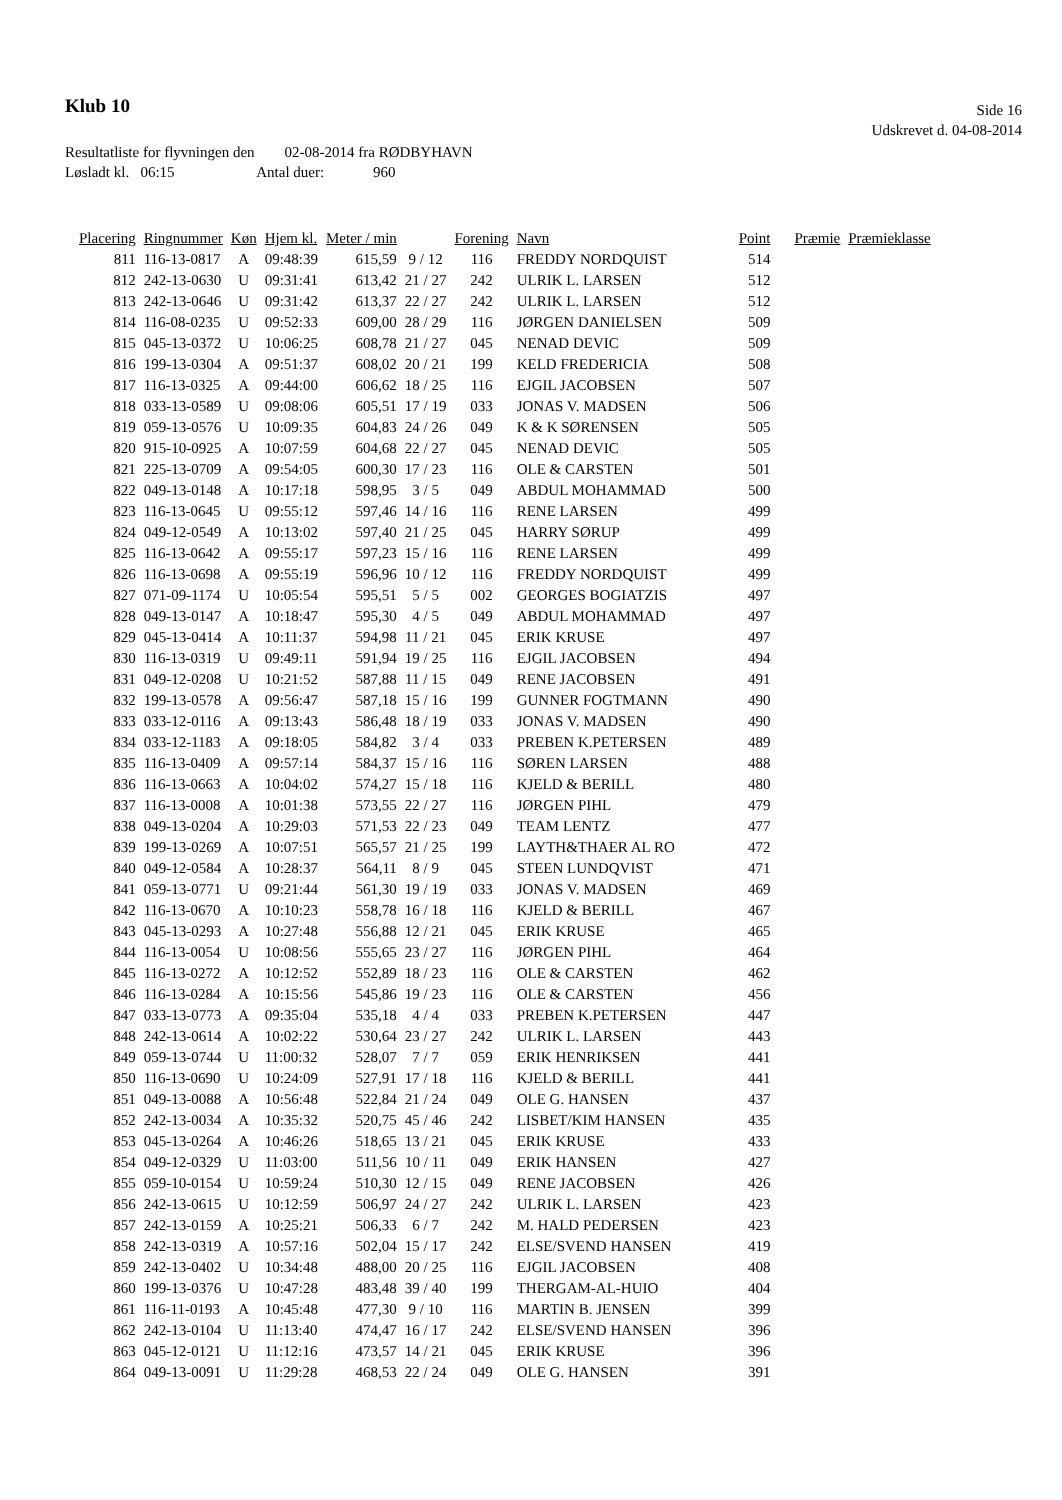Klub 10
Side 16
Udskrevet d. 04-08-2014
Resultatliste for flyvningen den 02-08-2014 fra RØDBYHAVN
Løsladt kl. 06:15 Antal duer: 960
| Placering | Ringnummer | Køn | Hjem kl. | Meter / min | | Forening | Navn | Point | Præmie | Præmieklasse |
| --- | --- | --- | --- | --- | --- | --- | --- | --- | --- | --- |
| 811 | 116-13-0817 | A | 09:48:39 | 615,59 | 9 / 12 | 116 | FREDDY NORDQUIST | 514 | | |
| 812 | 242-13-0630 | U | 09:31:41 | 613,42 | 21 / 27 | 242 | ULRIK L. LARSEN | 512 | | |
| 813 | 242-13-0646 | U | 09:31:42 | 613,37 | 22 / 27 | 242 | ULRIK L. LARSEN | 512 | | |
| 814 | 116-08-0235 | U | 09:52:33 | 609,00 | 28 / 29 | 116 | JØRGEN DANIELSEN | 509 | | |
| 815 | 045-13-0372 | U | 10:06:25 | 608,78 | 21 / 27 | 045 | NENAD DEVIC | 509 | | |
| 816 | 199-13-0304 | A | 09:51:37 | 608,02 | 20 / 21 | 199 | KELD FREDERICIA | 508 | | |
| 817 | 116-13-0325 | A | 09:44:00 | 606,62 | 18 / 25 | 116 | EJGIL JACOBSEN | 507 | | |
| 818 | 033-13-0589 | U | 09:08:06 | 605,51 | 17 / 19 | 033 | JONAS V. MADSEN | 506 | | |
| 819 | 059-13-0576 | U | 10:09:35 | 604,83 | 24 / 26 | 049 | K & K SØRENSEN | 505 | | |
| 820 | 915-10-0925 | A | 10:07:59 | 604,68 | 22 / 27 | 045 | NENAD DEVIC | 505 | | |
| 821 | 225-13-0709 | A | 09:54:05 | 600,30 | 17 / 23 | 116 | OLE & CARSTEN | 501 | | |
| 822 | 049-13-0148 | A | 10:17:18 | 598,95 | 3 / 5 | 049 | ABDUL MOHAMMAD | 500 | | |
| 823 | 116-13-0645 | U | 09:55:12 | 597,46 | 14 / 16 | 116 | RENE LARSEN | 499 | | |
| 824 | 049-12-0549 | A | 10:13:02 | 597,40 | 21 / 25 | 045 | HARRY SØRUP | 499 | | |
| 825 | 116-13-0642 | A | 09:55:17 | 597,23 | 15 / 16 | 116 | RENE LARSEN | 499 | | |
| 826 | 116-13-0698 | A | 09:55:19 | 596,96 | 10 / 12 | 116 | FREDDY NORDQUIST | 499 | | |
| 827 | 071-09-1174 | U | 10:05:54 | 595,51 | 5 / 5 | 002 | GEORGES BOGIATZIS | 497 | | |
| 828 | 049-13-0147 | A | 10:18:47 | 595,30 | 4 / 5 | 049 | ABDUL MOHAMMAD | 497 | | |
| 829 | 045-13-0414 | A | 10:11:37 | 594,98 | 11 / 21 | 045 | ERIK KRUSE | 497 | | |
| 830 | 116-13-0319 | U | 09:49:11 | 591,94 | 19 / 25 | 116 | EJGIL JACOBSEN | 494 | | |
| 831 | 049-12-0208 | U | 10:21:52 | 587,88 | 11 / 15 | 049 | RENE JACOBSEN | 491 | | |
| 832 | 199-13-0578 | A | 09:56:47 | 587,18 | 15 / 16 | 199 | GUNNER FOGTMANN | 490 | | |
| 833 | 033-12-0116 | A | 09:13:43 | 586,48 | 18 / 19 | 033 | JONAS V. MADSEN | 490 | | |
| 834 | 033-12-1183 | A | 09:18:05 | 584,82 | 3 / 4 | 033 | PREBEN K.PETERSEN | 489 | | |
| 835 | 116-13-0409 | A | 09:57:14 | 584,37 | 15 / 16 | 116 | SØREN LARSEN | 488 | | |
| 836 | 116-13-0663 | A | 10:04:02 | 574,27 | 15 / 18 | 116 | KJELD & BERILL | 480 | | |
| 837 | 116-13-0008 | A | 10:01:38 | 573,55 | 22 / 27 | 116 | JØRGEN PIHL | 479 | | |
| 838 | 049-13-0204 | A | 10:29:03 | 571,53 | 22 / 23 | 049 | TEAM LENTZ | 477 | | |
| 839 | 199-13-0269 | A | 10:07:51 | 565,57 | 21 / 25 | 199 | LAYTH&THAER AL RO | 472 | | |
| 840 | 049-12-0584 | A | 10:28:37 | 564,11 | 8 / 9 | 045 | STEEN LUNDQVIST | 471 | | |
| 841 | 059-13-0771 | U | 09:21:44 | 561,30 | 19 / 19 | 033 | JONAS V. MADSEN | 469 | | |
| 842 | 116-13-0670 | A | 10:10:23 | 558,78 | 16 / 18 | 116 | KJELD & BERILL | 467 | | |
| 843 | 045-13-0293 | A | 10:27:48 | 556,88 | 12 / 21 | 045 | ERIK KRUSE | 465 | | |
| 844 | 116-13-0054 | U | 10:08:56 | 555,65 | 23 / 27 | 116 | JØRGEN PIHL | 464 | | |
| 845 | 116-13-0272 | A | 10:12:52 | 552,89 | 18 / 23 | 116 | OLE & CARSTEN | 462 | | |
| 846 | 116-13-0284 | A | 10:15:56 | 545,86 | 19 / 23 | 116 | OLE & CARSTEN | 456 | | |
| 847 | 033-13-0773 | A | 09:35:04 | 535,18 | 4 / 4 | 033 | PREBEN K.PETERSEN | 447 | | |
| 848 | 242-13-0614 | A | 10:02:22 | 530,64 | 23 / 27 | 242 | ULRIK L. LARSEN | 443 | | |
| 849 | 059-13-0744 | U | 11:00:32 | 528,07 | 7 / 7 | 059 | ERIK HENRIKSEN | 441 | | |
| 850 | 116-13-0690 | U | 10:24:09 | 527,91 | 17 / 18 | 116 | KJELD & BERILL | 441 | | |
| 851 | 049-13-0088 | A | 10:56:48 | 522,84 | 21 / 24 | 049 | OLE G. HANSEN | 437 | | |
| 852 | 242-13-0034 | A | 10:35:32 | 520,75 | 45 / 46 | 242 | LISBET/KIM HANSEN | 435 | | |
| 853 | 045-13-0264 | A | 10:46:26 | 518,65 | 13 / 21 | 045 | ERIK KRUSE | 433 | | |
| 854 | 049-12-0329 | U | 11:03:00 | 511,56 | 10 / 11 | 049 | ERIK HANSEN | 427 | | |
| 855 | 059-10-0154 | U | 10:59:24 | 510,30 | 12 / 15 | 049 | RENE JACOBSEN | 426 | | |
| 856 | 242-13-0615 | U | 10:12:59 | 506,97 | 24 / 27 | 242 | ULRIK L. LARSEN | 423 | | |
| 857 | 242-13-0159 | A | 10:25:21 | 506,33 | 6 / 7 | 242 | M. HALD PEDERSEN | 423 | | |
| 858 | 242-13-0319 | A | 10:57:16 | 502,04 | 15 / 17 | 242 | ELSE/SVEND HANSEN | 419 | | |
| 859 | 242-13-0402 | U | 10:34:48 | 488,00 | 20 / 25 | 116 | EJGIL JACOBSEN | 408 | | |
| 860 | 199-13-0376 | U | 10:47:28 | 483,48 | 39 / 40 | 199 | THERGAM-AL-HUIO | 404 | | |
| 861 | 116-11-0193 | A | 10:45:48 | 477,30 | 9 / 10 | 116 | MARTIN B. JENSEN | 399 | | |
| 862 | 242-13-0104 | U | 11:13:40 | 474,47 | 16 / 17 | 242 | ELSE/SVEND HANSEN | 396 | | |
| 863 | 045-12-0121 | U | 11:12:16 | 473,57 | 14 / 21 | 045 | ERIK KRUSE | 396 | | |
| 864 | 049-13-0091 | U | 11:29:28 | 468,53 | 22 / 24 | 049 | OLE G. HANSEN | 391 | | |